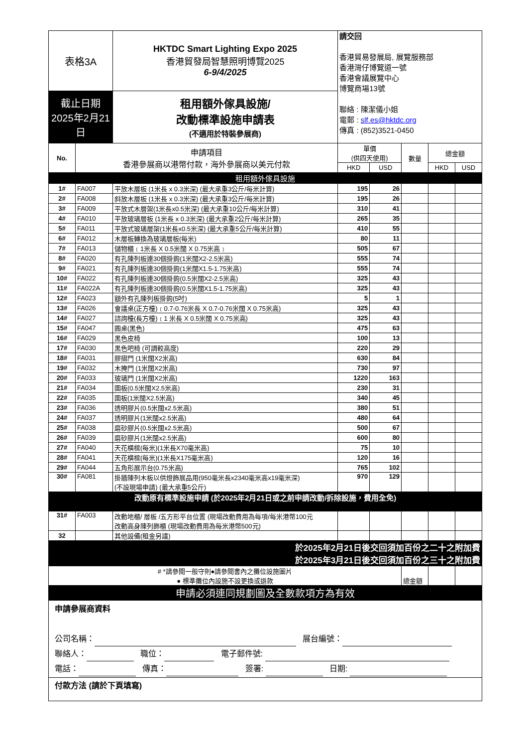| 表格3A | | HKTDC Smart Lighting Expo 2025 香港貿發局智慧照明博覽2025 6-9/4/2025 | 請交回 香港貿易發展局, 展覽服務部 香港灣仔博覽道一號 香港會議展覽中心 博覽商場13號 聯絡 : 陳潔儀小姐 電郵 : slf.es@hktdc.org 傳真 : (852)3521-0450 | | | | |
| 截止日期 2025年2月21日 | | 租用額外傢具設施/ 改動標準設施申請表 (不適用於特裝參展商) | | | | | |
| No. | 申請項目 香港參展商以港幣付款，海外參展商以美元付款 | | 單價 (供四天使用) | | 數量 | 總金額 | |
| | | | HKD | USD | | HKD | USD |
| 租用額外傢具設施 | | | | | | | |
| 1# | FA007 | 平放木層板 (1米長 x 0.3米深) (最大承重3公斤/每米計算) | 195 | 26 | | | |
| 2# | FA008 | 斜放木層板 (1米長 x 0.3米深) (最大承重3公斤/每米計算) | 195 | 26 | | | |
| 3# | FA009 | 平放式木層架(1米長x0.5米深) (最大承重10公斤/每米計算) | 310 | 41 | | | |
| 4# | FA010 | 平放玻璃層板 (1米長 x 0.3米深) (最大承重2公斤/每米計算) | 265 | 35 | | | |
| 5# | FA011 | 平放式玻璃層架(1米長x0.5米深) (最大承重5公斤/每米計算) | 410 | 55 | | | |
| 6# | FA012 | 木層板轉換為玻璃層板(每米) | 80 | 11 | | | |
| 7# | FA013 | 儲物櫃﹝1米長 X 0.5米闊 X 0.75米高﹞ | 505 | 67 | | | |
| 8# | FA020 | 有孔陳列板連30個掛鉤(1米闊X2-2.5米高) | 555 | 74 | | | |
| 9# | FA021 | 有孔陳列板連30個掛鉤(1米闊X1.5-1.75米高) | 555 | 74 | | | |
| 10# | FA022 | 有孔陳列板連30個掛鉤(0.5米闊X2-2.5米高) | 325 | 43 | | | |
| 11# | FA022A | 有孔陳列板連30個掛鉤(0.5米闊X1.5-1.75米高) | 325 | 43 | | | |
| 12# | FA023 | 額外有孔陳列板掛鉤(5吋) | 5 | 1 | | | |
| 13# | FA026 | 會議桌(正方檯)﹝0.7-0.76米長 X 0.7-0.76米闊 X 0.75米高) | 325 | 43 | | | |
| 14# | FA027 | 諮詢檯(長方檯)﹝1 米長 X 0.5米闊 X 0.75米高) | 325 | 43 | | | |
| 15# | FA047 | 圓桌(黑色) | 475 | 63 | | | |
| 16# | FA029 | 黑色皮椅 | 100 | 13 | | | |
| 17# | FA030 | 黑色吧椅 (可調較高度) | 220 | 29 | | | |
| 18# | FA031 | 膠摺門 (1米闊X2米高) | 630 | 84 | | | |
| 19# | FA032 | 木掩門 (1米闊X2米高) | 730 | 97 | | | |
| 20# | FA033 | 玻璃門 (1米闊X2米高) | 1220 | 163 | | | |
| 21# | FA034 | 圍板(0.5米闊X2.5米高) | 230 | 31 | | | |
| 22# | FA035 | 圍板(1米闊X2.5米高) | 340 | 45 | | | |
| 23# | FA036 | 透明膠片(0.5米闊x2.5米高) | 380 | 51 | | | |
| 24# | FA037 | 透明膠片(1米闊x2.5米高) | 480 | 64 | | | |
| 25# | FA038 | 磨砂膠片(0.5米闊x2.5米高) | 500 | 67 | | | |
| 26# | FA039 | 磨砂膠片(1米闊x2.5米高) | 600 | 80 | | | |
| 27# | FA040 | 天花橫樑(每米)(1米長X70毫米高) | 75 | 10 | | | |
| 28# | FA041 | 天花橫樑(每米)(1米長X175毫米高) | 120 | 16 | | | |
| 29# | FA044 | 五角形展示台(0.75米高) | 765 | 102 | | | |
| 30# | FA081 | 掛牆陳列木板以供燈飾展品用(950毫米長x2340毫米高x19毫米深) (不設現場申請) (最大承重5公斤) | 970 | 129 | | | |
| 改動原有標準設施申請 (於2025年2月21日或之前申請改動/拆除設施，費用全免) | | | | | | | |
| 31# | FA003 | 改動地櫃/ 層板 /五方形平台位置 (現場改動費用為每項/每米港幣100元 改動高身陳列飾櫃 (現場改動費用為每米港幣500元) | | | | | |
| 32 | | 其他設備(租金另議) | | | | | |
| 於2025年2月21日後交回須加百份之二十之附加費 於2025年3月21日後交回須加百份之三十之附加費 | | | | | | | |
| # *請參閱一般守則●請參閱書內之攤位設施圖片 ● 標準攤位內設施不設更換或退款 | | | | | 總金額 | | |
| 申請必須連同規劃圖及全數款項方為有效 | | | | | | | |
| 申請參展商資料 公司名稱： 展台編號： 聯絡人： 職位： 電子郵件號: 電話： 傳真： 簽署: 日期: | | | | | | | |
| 付款方法 (請於下頁填寫) | | | | | | | |